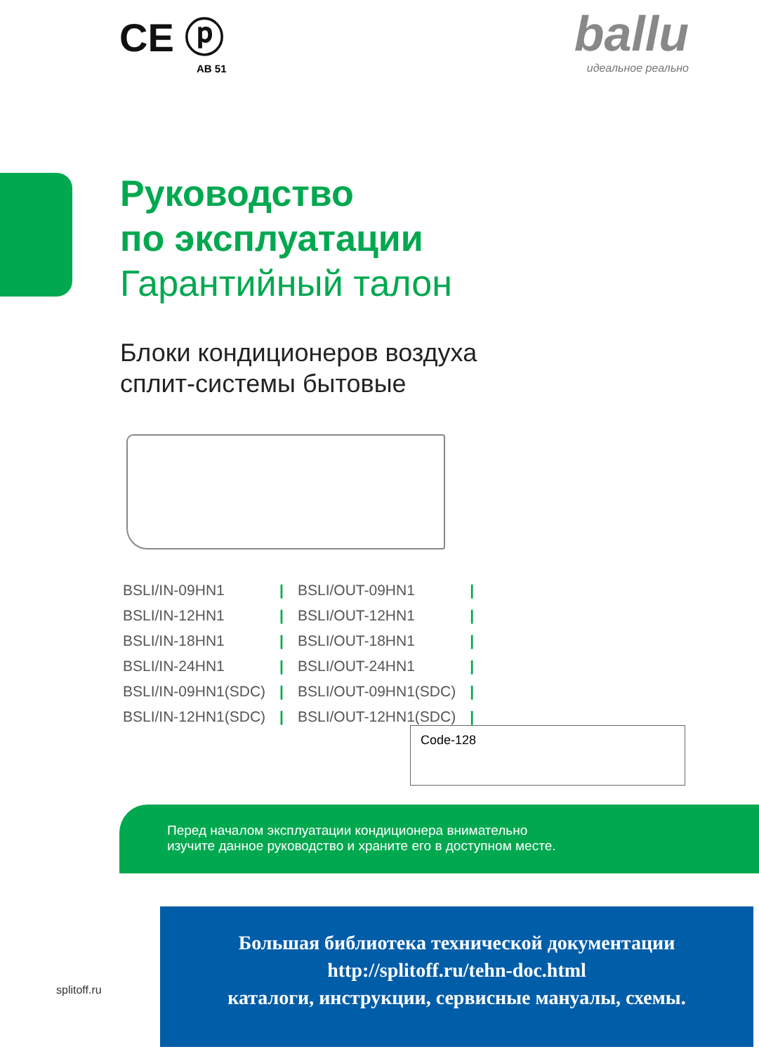CE ⓟ
AB 51
ballu
идеальное реально
Руководство
по эксплуатации
Гарантийный талон
Блоки кондиционеров воздуха
сплит-системы бытовые
| BSLI/IN-09HN1 | / | BSLI/OUT-09HN1 | / |
| BSLI/IN-12HN1 | / | BSLI/OUT-12HN1 | / |
| BSLI/IN-18HN1 | / | BSLI/OUT-18HN1 | / |
| BSLI/IN-24HN1 | / | BSLI/OUT-24HN1 | / |
| BSLI/IN-09HN1(SDC) | / | BSLI/OUT-09HN1(SDC) | / |
| BSLI/IN-12HN1(SDC) | / | BSLI/OUT-12HN1(SDC) | / |
Code-128
Перед началом эксплуатации кондиционера внимательно
изучите данное руководство и храните его в доступном месте.
Большая библиотека технической документации
http://splitoff.ru/tehn-doc.html
каталоги, инструкции, сервисные мануалы, схемы.
splitoff.ru